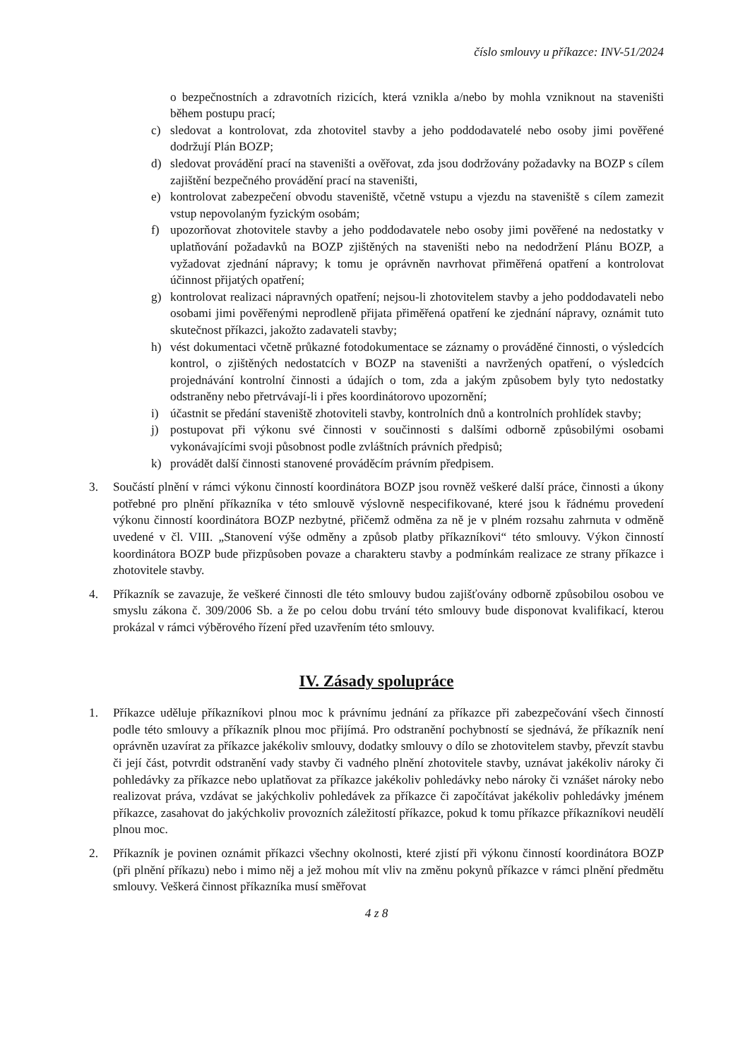číslo smlouvy u příkazce: INV-51/2024
o bezpečnostních a zdravotních rizicích, která vznikla a/nebo by mohla vzniknout na staveništi během postupu prací;
c) sledovat a kontrolovat, zda zhotovitel stavby a jeho poddodavatelé nebo osoby jimi pověřené dodržují Plán BOZP;
d) sledovat provádění prací na staveništi a ověřovat, zda jsou dodržovány požadavky na BOZP s cílem zajištění bezpečného provádění prací na staveništi,
e) kontrolovat zabezpečení obvodu staveniště, včetně vstupu a vjezdu na staveniště s cílem zamezit vstup nepovolaným fyzickým osobám;
f) upozorňovat zhotovitele stavby a jeho poddodavatele nebo osoby jimi pověřené na nedostatky v uplatňování požadavků na BOZP zjištěných na staveništi nebo na nedodržení Plánu BOZP, a vyžadovat zjednání nápravy; k tomu je oprávněn navrhovat přiměřená opatření a kontrolovat účinnost přijatých opatření;
g) kontrolovat realizaci nápravných opatření; nejsou-li zhotovitelem stavby a jeho poddodavateli nebo osobami jimi pověřenými neprodleně přijata přiměřená opatření ke zjednání nápravy, oznámit tuto skutečnost příkazci, jakožto zadavateli stavby;
h) vést dokumentaci včetně průkazné fotodokumentace se záznamy o prováděné činnosti, o výsledcích kontrol, o zjištěných nedostatcích v BOZP na staveništi a navržených opatření, o výsledcích projednávání kontrolní činnosti a údajích o tom, zda a jakým způsobem byly tyto nedostatky odstraněny nebo přetrvávají-li i přes koordinátorovo upozornění;
i) účastnit se předání staveniště zhotoviteli stavby, kontrolních dnů a kontrolních prohlídek stavby;
j) postupovat při výkonu své činnosti v součinnosti s dalšími odborně způsobilými osobami vykonávajícími svoji působnost podle zvláštních právních předpisů;
k) provádět další činnosti stanovené prováděcím právním předpisem.
3. Součástí plnění v rámci výkonu činností koordinátora BOZP jsou rovněž veškeré další práce, činnosti a úkony potřebné pro plnění příkazníka v této smlouvě výslovně nespecifikované, které jsou k řádnému provedení výkonu činností koordinátora BOZP nezbytné, přičemž odměna za ně je v plném rozsahu zahrnuta v odměně uvedené v čl. VIII. „Stanovení výše odměny a způsob platby příkazníkovi“ této smlouvy. Výkon činností koordinátora BOZP bude přizpůsoben povaze a charakteru stavby a podmínkám realizace ze strany příkazce i zhotovitele stavby.
4. Příkazník se zavazuje, že veškeré činnosti dle této smlouvy budou zajišťovány odborně způsobilou osobou ve smyslu zákona č. 309/2006 Sb. a že po celou dobu trvání této smlouvy bude disponovat kvalifikací, kterou prokázal v rámci výběrového řízení před uzavřením této smlouvy.
IV. Zásady spolupráce
1. Příkazce uděluje příkazníkovi plnou moc k právnímu jednání za příkazce při zabezpečování všech činností podle této smlouvy a příkazník plnou moc přijímá. Pro odstranění pochybností se sjednává, že příkazník není oprávněn uzavírat za příkazce jakékoliv smlouvy, dodatky smlouvy o dílo se zhotovitelem stavby, převzít stavbu či její část, potvrdit odstranění vady stavby či vadného plnění zhotovitele stavby, uznávat jakékoliv nároky či pohledávky za příkazce nebo uplatňovat za příkazce jakékoliv pohledávky nebo nároky či vznášet nároky nebo realizovat práva, vzdávat se jakýchkoliv pohledávek za příkazce či započítávat jakékoliv pohledávky jménem příkazce, zasahovat do jakýchkoliv provozních záležitostí příkazce, pokud k tomu příkazce příkazníkovi neudělí plnou moc.
2. Příkazník je povinen oznámit příkazci všechny okolnosti, které zjistí při výkonu činností koordinátora BOZP (při plnění příkazu) nebo i mimo něj a jež mohou mít vliv na změnu pokynů příkazce v rámci plnění předmětu smlouvy. Veškerá činnost příkazníka musí směřovat
4 z 8